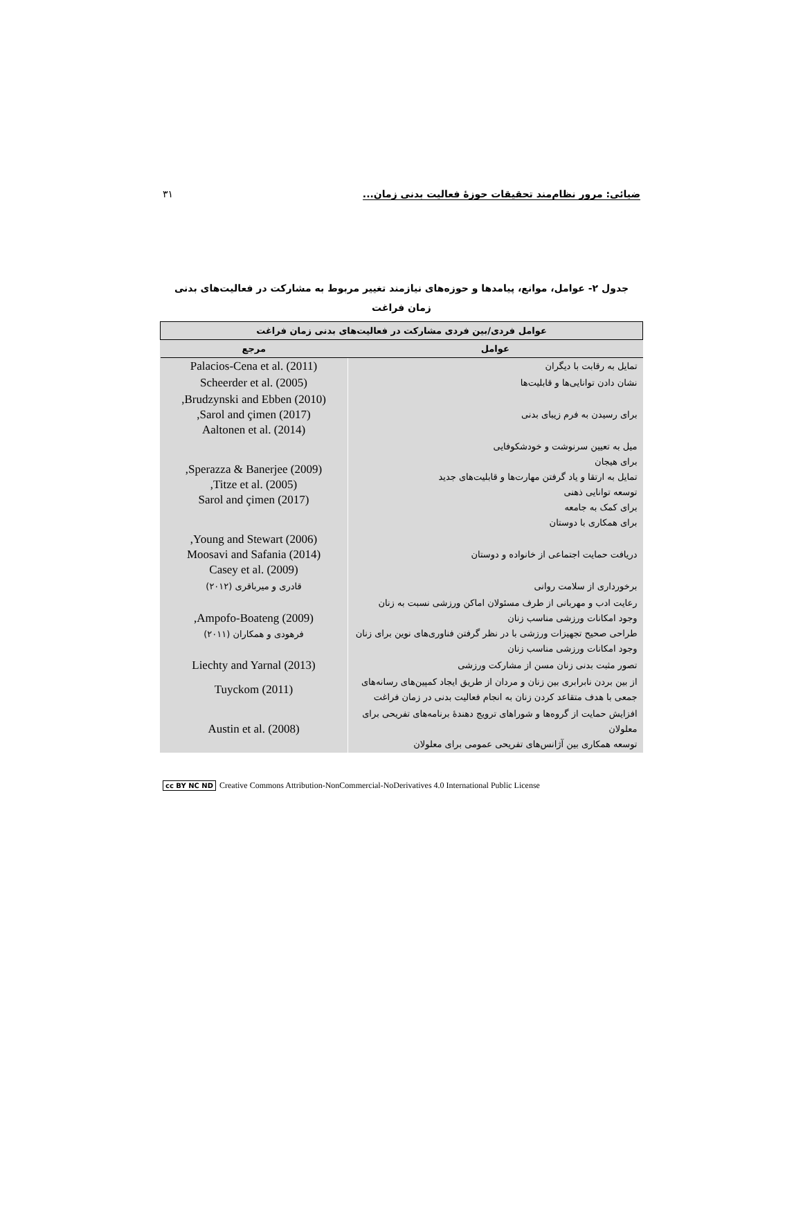ضیائی: مرور نظام‌مند تحقیقات حوزهٔ فعالیت بدنی زمان... ۳۱
جدول ۲- عوامل، موانع، پیامدها و حوزه‌های نیازمند تغییر مربوط به مشارکت در فعالیت‌های بدنی زمان فراغت
| عوامل فردی/بین فردی مشارکت در فعالیت‌های بدنی زمان فراغت | |
| --- | --- |
| عوامل | مرجع |
| تمایل به رقابت با دیگران | Palacios-Cena et al. (2011) |
| نشان دادن توانایی‌ها و قابلیت‌ها | Scheerder et al. (2005) |
| برای رسیدن به فرم زیبای بدنی | Brudzynski and Ebben (2010), Sarol and çimen (2017), Aaltonen et al. (2014) |
| میل به تعیین سرنوشت و خودشکوفایی برای هیجان تمایل به ارتقا و یاد گرفتن مهارت‌ها و قابلیت‌های جدید توسعه توانایی ذهنی برای کمک به جامعه برای همکاری با دوستان | Sperazza & Banerjee (2009), Titze et al. (2005), Sarol and çimen (2017) |
| دریافت حمایت اجتماعی از خانواده و دوستان | Young and Stewart (2006), Moosavi and Safania (2014) Casey et al. (2009) |
| برخورداری از سلامت روانی | قادری و میرباقری (۲۰۱۲) |
| رعایت ادب و مهربانی از طرف مسئولان اماکن ورزشی نسبت به زنان وجود امکانات ورزشی مناسب زنان طراحی صحیح تجهیزات ورزشی با در نظر گرفتن فناوری‌های نوین برای زنان وجود امکانات ورزشی مناسب زنان | Ampofo-Boateng (2009), فرهودی و همکاران (۲۰۱۱) |
| تصور مثبت بدنی زنان مسن از مشارکت ورزشی | Liechty and Yarnal (2013) |
| از بین بردن نابرابری بین زنان و مردان از طریق ایجاد کمپین‌های رسانه‌های جمعی با هدف متقاعد کردن زنان به انجام فعالیت بدنی در زمان فراغت | Tuyckom (2011) |
| افزایش حمایت از گروه‌ها و شوراهای ترویج دهندهٔ برنامه‌های تفریحی برای معلولان توسعه همکاری بین آژانس‌های تفریحی عمومی برای معلولان | Austin et al. (2008) |
cc BY NC ND Creative Commons Attribution-NonCommercial-NoDerivatives 4.0 International Public License